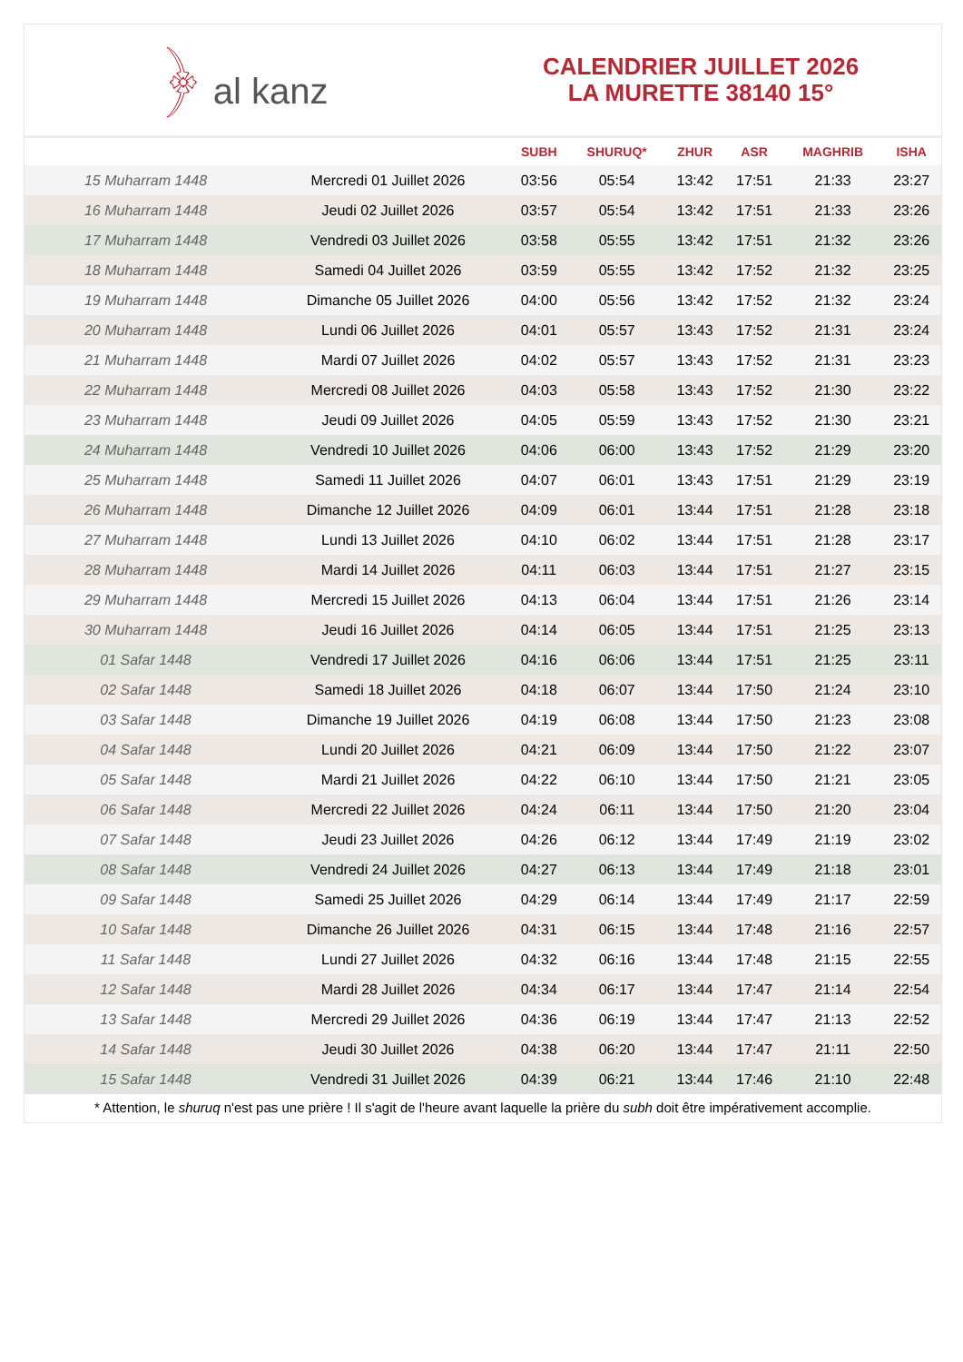﴿ al kanz
CALENDRIER JUILLET 2026
LA MURETTE 38140 15°
| | | SUBH | SHURUQ* | ZHUR | ASR | MAGHRIB | ISHA |
| --- | --- | --- | --- | --- | --- | --- | --- |
| 15 Muharram 1448 | Mercredi 01 Juillet 2026 | 03:56 | 05:54 | 13:42 | 17:51 | 21:33 | 23:27 |
| 16 Muharram 1448 | Jeudi 02 Juillet 2026 | 03:57 | 05:54 | 13:42 | 17:51 | 21:33 | 23:26 |
| 17 Muharram 1448 | Vendredi 03 Juillet 2026 | 03:58 | 05:55 | 13:42 | 17:51 | 21:32 | 23:26 |
| 18 Muharram 1448 | Samedi 04 Juillet 2026 | 03:59 | 05:55 | 13:42 | 17:52 | 21:32 | 23:25 |
| 19 Muharram 1448 | Dimanche 05 Juillet 2026 | 04:00 | 05:56 | 13:42 | 17:52 | 21:32 | 23:24 |
| 20 Muharram 1448 | Lundi 06 Juillet 2026 | 04:01 | 05:57 | 13:43 | 17:52 | 21:31 | 23:24 |
| 21 Muharram 1448 | Mardi 07 Juillet 2026 | 04:02 | 05:57 | 13:43 | 17:52 | 21:31 | 23:23 |
| 22 Muharram 1448 | Mercredi 08 Juillet 2026 | 04:03 | 05:58 | 13:43 | 17:52 | 21:30 | 23:22 |
| 23 Muharram 1448 | Jeudi 09 Juillet 2026 | 04:05 | 05:59 | 13:43 | 17:52 | 21:30 | 23:21 |
| 24 Muharram 1448 | Vendredi 10 Juillet 2026 | 04:06 | 06:00 | 13:43 | 17:52 | 21:29 | 23:20 |
| 25 Muharram 1448 | Samedi 11 Juillet 2026 | 04:07 | 06:01 | 13:43 | 17:51 | 21:29 | 23:19 |
| 26 Muharram 1448 | Dimanche 12 Juillet 2026 | 04:09 | 06:01 | 13:44 | 17:51 | 21:28 | 23:18 |
| 27 Muharram 1448 | Lundi 13 Juillet 2026 | 04:10 | 06:02 | 13:44 | 17:51 | 21:28 | 23:17 |
| 28 Muharram 1448 | Mardi 14 Juillet 2026 | 04:11 | 06:03 | 13:44 | 17:51 | 21:27 | 23:15 |
| 29 Muharram 1448 | Mercredi 15 Juillet 2026 | 04:13 | 06:04 | 13:44 | 17:51 | 21:26 | 23:14 |
| 30 Muharram 1448 | Jeudi 16 Juillet 2026 | 04:14 | 06:05 | 13:44 | 17:51 | 21:25 | 23:13 |
| 01 Safar 1448 | Vendredi 17 Juillet 2026 | 04:16 | 06:06 | 13:44 | 17:51 | 21:25 | 23:11 |
| 02 Safar 1448 | Samedi 18 Juillet 2026 | 04:18 | 06:07 | 13:44 | 17:50 | 21:24 | 23:10 |
| 03 Safar 1448 | Dimanche 19 Juillet 2026 | 04:19 | 06:08 | 13:44 | 17:50 | 21:23 | 23:08 |
| 04 Safar 1448 | Lundi 20 Juillet 2026 | 04:21 | 06:09 | 13:44 | 17:50 | 21:22 | 23:07 |
| 05 Safar 1448 | Mardi 21 Juillet 2026 | 04:22 | 06:10 | 13:44 | 17:50 | 21:21 | 23:05 |
| 06 Safar 1448 | Mercredi 22 Juillet 2026 | 04:24 | 06:11 | 13:44 | 17:50 | 21:20 | 23:04 |
| 07 Safar 1448 | Jeudi 23 Juillet 2026 | 04:26 | 06:12 | 13:44 | 17:49 | 21:19 | 23:02 |
| 08 Safar 1448 | Vendredi 24 Juillet 2026 | 04:27 | 06:13 | 13:44 | 17:49 | 21:18 | 23:01 |
| 09 Safar 1448 | Samedi 25 Juillet 2026 | 04:29 | 06:14 | 13:44 | 17:49 | 21:17 | 22:59 |
| 10 Safar 1448 | Dimanche 26 Juillet 2026 | 04:31 | 06:15 | 13:44 | 17:48 | 21:16 | 22:57 |
| 11 Safar 1448 | Lundi 27 Juillet 2026 | 04:32 | 06:16 | 13:44 | 17:48 | 21:15 | 22:55 |
| 12 Safar 1448 | Mardi 28 Juillet 2026 | 04:34 | 06:17 | 13:44 | 17:47 | 21:14 | 22:54 |
| 13 Safar 1448 | Mercredi 29 Juillet 2026 | 04:36 | 06:19 | 13:44 | 17:47 | 21:13 | 22:52 |
| 14 Safar 1448 | Jeudi 30 Juillet 2026 | 04:38 | 06:20 | 13:44 | 17:47 | 21:11 | 22:50 |
| 15 Safar 1448 | Vendredi 31 Juillet 2026 | 04:39 | 06:21 | 13:44 | 17:46 | 21:10 | 22:48 |
* Attention, le shuruq n'est pas une prière ! Il s'agit de l'heure avant laquelle la prière du subh doit être impérativement accomplie.